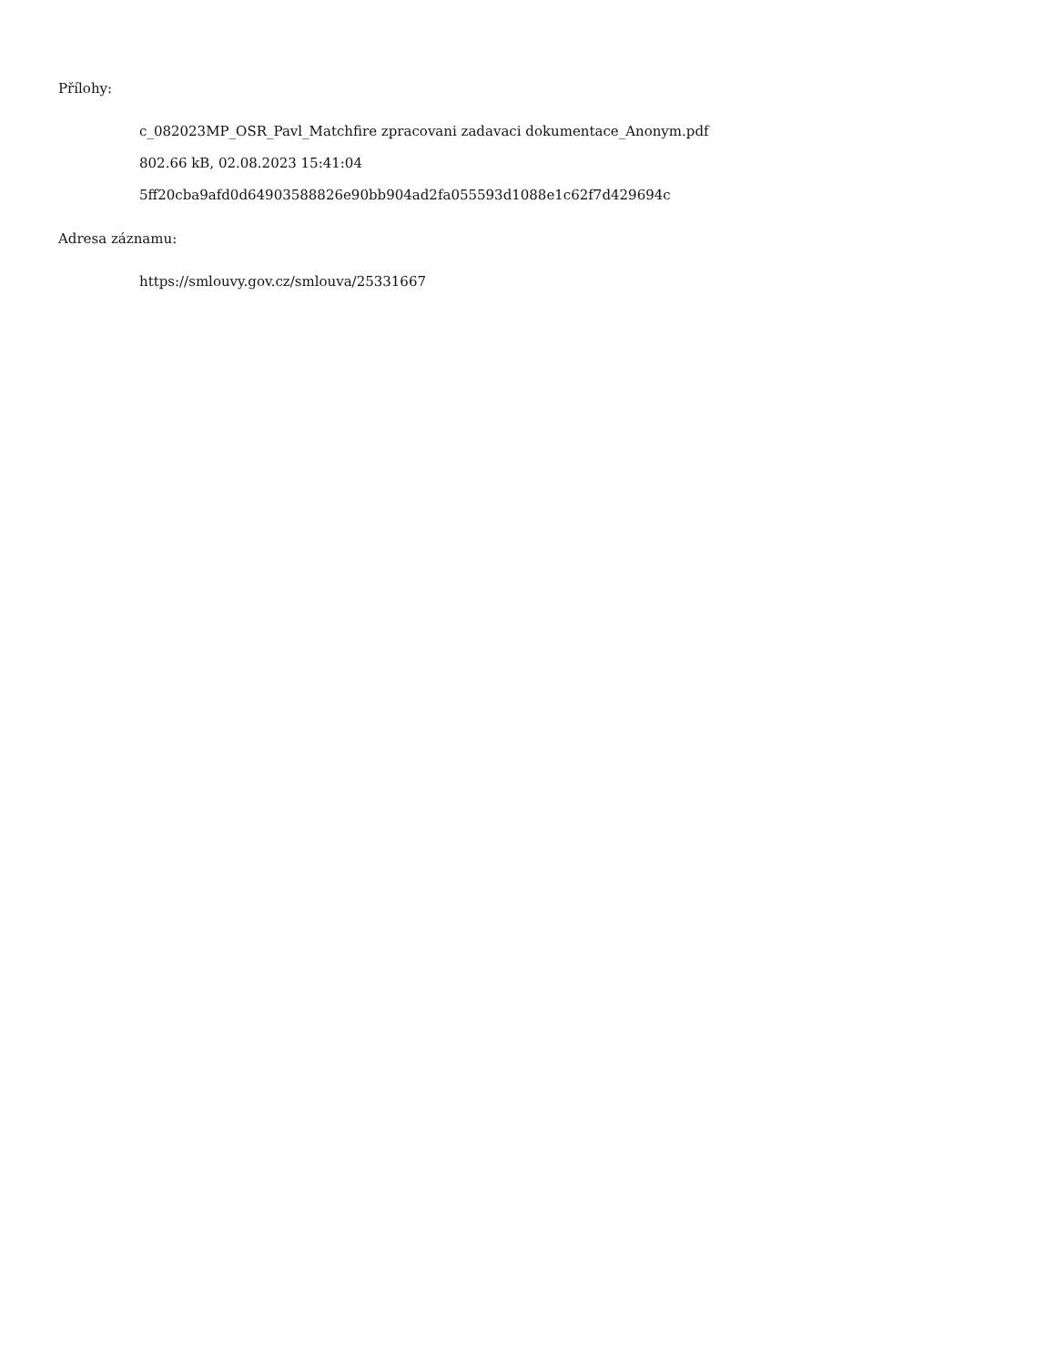Přílohy:
c_082023MP_OSR_Pavl_Matchfire zpracovani zadavaci dokumentace_Anonym.pdf
802.66 kB, 02.08.2023 15:41:04
5ff20cba9afd0d64903588826e90bb904ad2fa055593d1088e1c62f7d429694c
Adresa záznamu:
https://smlouvy.gov.cz/smlouva/25331667